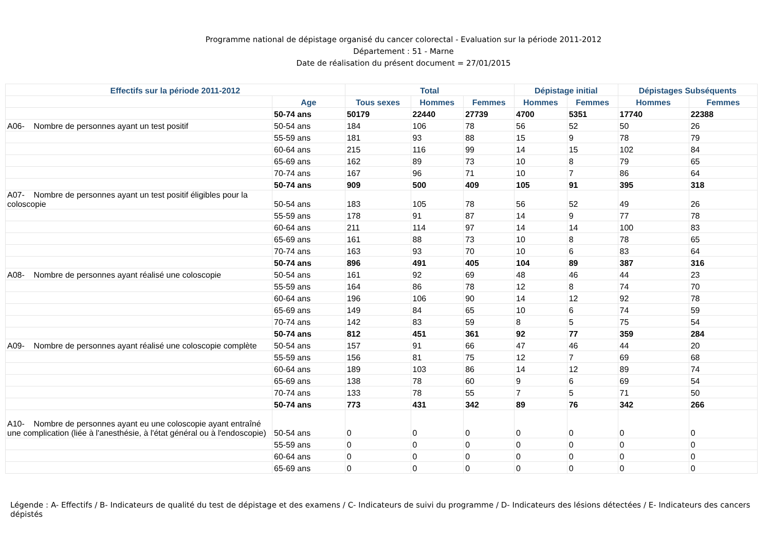Programme national de dépistage organisé du cancer colorectal - Evaluation sur la période 2011-2012
Département : 51 - Marne
Date de réalisation du présent document = 27/01/2015
| Effectifs sur la période 2011-2012 | | Total | | | Dépistage initial | | Dépistages Subséquents | |
| --- | --- | --- | --- | --- | --- | --- | --- | --- |
| | Age | Tous sexes | Hommes | Femmes | Hommes | Femmes | Hommes | Femmes |
| | 50-74 ans | 50179 | 22440 | 27739 | 4700 | 5351 | 17740 | 22388 |
| A06- Nombre de personnes ayant un test positif | 50-54 ans | 184 | 106 | 78 | 56 | 52 | 50 | 26 |
| | 55-59 ans | 181 | 93 | 88 | 15 | 9 | 78 | 79 |
| | 60-64 ans | 215 | 116 | 99 | 14 | 15 | 102 | 84 |
| | 65-69 ans | 162 | 89 | 73 | 10 | 8 | 79 | 65 |
| | 70-74 ans | 167 | 96 | 71 | 10 | 7 | 86 | 64 |
| | 50-74 ans | 909 | 500 | 409 | 105 | 91 | 395 | 318 |
| A07- Nombre de personnes ayant un test positif éligibles pour la coloscopie | 50-54 ans | 183 | 105 | 78 | 56 | 52 | 49 | 26 |
| | 55-59 ans | 178 | 91 | 87 | 14 | 9 | 77 | 78 |
| | 60-64 ans | 211 | 114 | 97 | 14 | 14 | 100 | 83 |
| | 65-69 ans | 161 | 88 | 73 | 10 | 8 | 78 | 65 |
| | 70-74 ans | 163 | 93 | 70 | 10 | 6 | 83 | 64 |
| | 50-74 ans | 896 | 491 | 405 | 104 | 89 | 387 | 316 |
| A08- Nombre de personnes ayant réalisé une coloscopie | 50-54 ans | 161 | 92 | 69 | 48 | 46 | 44 | 23 |
| | 55-59 ans | 164 | 86 | 78 | 12 | 8 | 74 | 70 |
| | 60-64 ans | 196 | 106 | 90 | 14 | 12 | 92 | 78 |
| | 65-69 ans | 149 | 84 | 65 | 10 | 6 | 74 | 59 |
| | 70-74 ans | 142 | 83 | 59 | 8 | 5 | 75 | 54 |
| | 50-74 ans | 812 | 451 | 361 | 92 | 77 | 359 | 284 |
| A09- Nombre de personnes ayant réalisé une coloscopie complète | 50-54 ans | 157 | 91 | 66 | 47 | 46 | 44 | 20 |
| | 55-59 ans | 156 | 81 | 75 | 12 | 7 | 69 | 68 |
| | 60-64 ans | 189 | 103 | 86 | 14 | 12 | 89 | 74 |
| | 65-69 ans | 138 | 78 | 60 | 9 | 6 | 69 | 54 |
| | 70-74 ans | 133 | 78 | 55 | 7 | 5 | 71 | 50 |
| | 50-74 ans | 773 | 431 | 342 | 89 | 76 | 342 | 266 |
| A10- Nombre de personnes ayant eu une coloscopie ayant entraîné une complication (liée à l'anesthésie, à l'état général ou à l'endoscopie) | 50-54 ans | 0 | 0 | 0 | 0 | 0 | 0 | 0 |
| | 55-59 ans | 0 | 0 | 0 | 0 | 0 | 0 | 0 |
| | 60-64 ans | 0 | 0 | 0 | 0 | 0 | 0 | 0 |
| | 65-69 ans | 0 | 0 | 0 | 0 | 0 | 0 | 0 |
Légende : A- Effectifs / B- Indicateurs de qualité du test de dépistage et des examens / C- Indicateurs de suivi du programme / D- Indicateurs des lésions détectées / E- Indicateurs des cancers dépistés